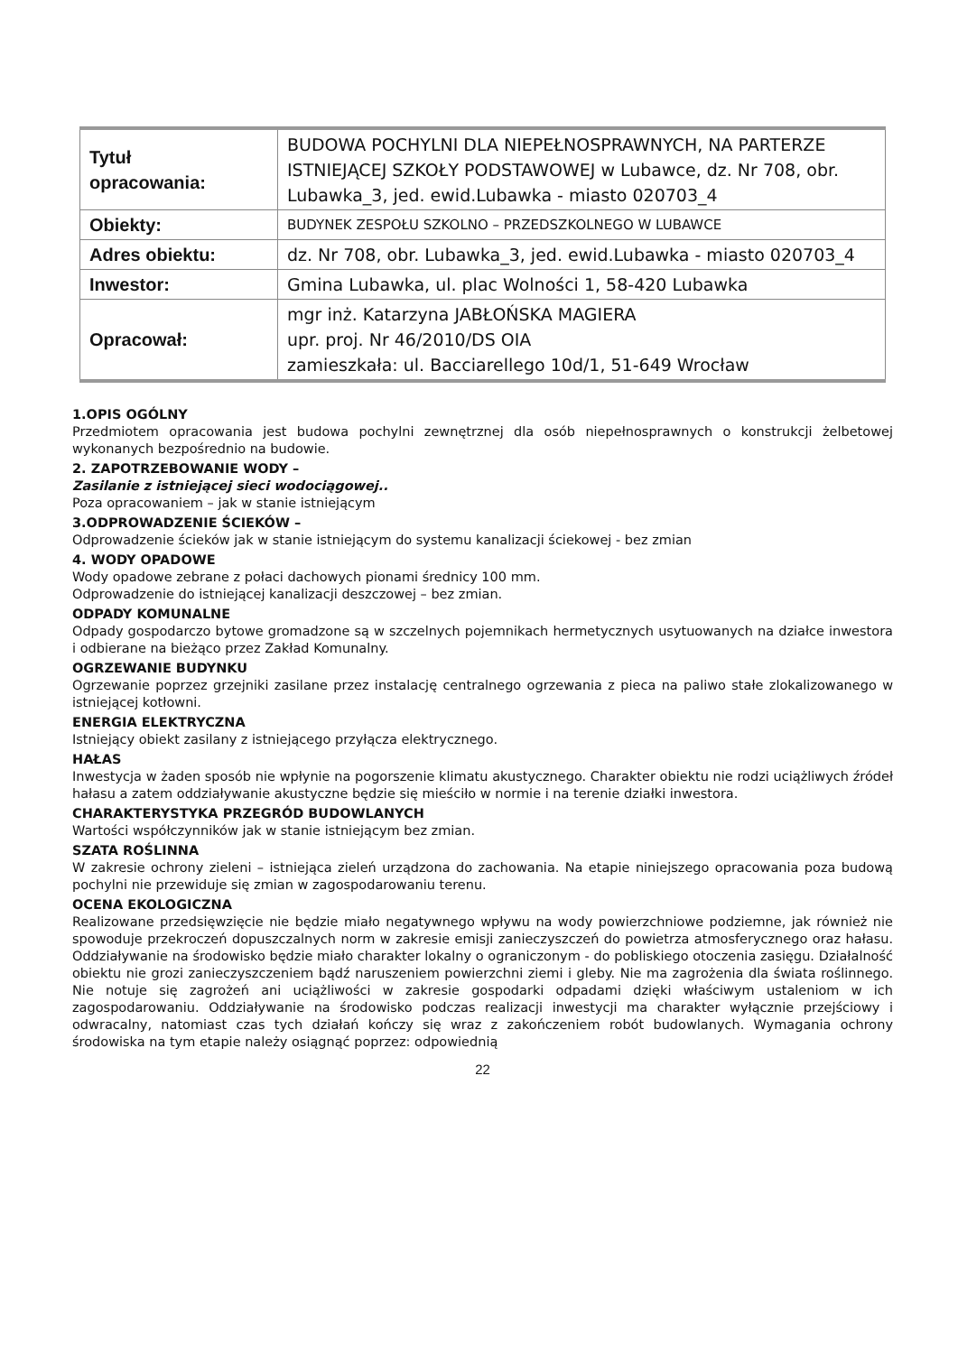| Tytuł opracowania: | BUDOWA POCHYLNI DLA NIEPEŁNOSPRAWNYCH, NA PARTERZE ISTNIEJĄCEJ SZKOŁY PODSTAWOWEJ w Lubawce, dz. Nr 708, obr. Lubawka_3, jed. ewid.Lubawka - miasto 020703_4 |
| Obiekty: | BUDYNEK ZESPOŁU SZKOLNO – PRZEDSZKOLNEGO W LUBAWCE |
| Adres obiektu: | dz. Nr 708, obr. Lubawka_3, jed. ewid.Lubawka - miasto 020703_4 |
| Inwestor: | Gmina Lubawka, ul. plac Wolności 1, 58-420 Lubawka |
| Opracował: | mgr inż. Katarzyna JABŁOŃSKA MAGIERA upr. proj. Nr 46/2010/DS OIA zamieszkała: ul. Bacciarellego 10d/1, 51-649 Wrocław |
1.OPIS OGÓLNY
Przedmiotem opracowania jest budowa pochylni zewnętrznej dla osób niepełnosprawnych o konstrukcji żelbetowej wykonanych bezpośrednio na budowie.
2. ZAPOTRZEBOWANIE WODY –
Zasilanie z istniejącej sieci wodociągowej..
Poza opracowaniem – jak w stanie istniejącym
3.ODPROWADZENIE ŚCIEKÓW –
Odprowadzenie ścieków jak w stanie istniejącym do systemu kanalizacji ściekowej - bez zmian
4. WODY OPADOWE
Wody opadowe zebrane z połaci dachowych pionami średnicy 100 mm.
Odprowadzenie do istniejącej kanalizacji deszczowej – bez zmian.
ODPADY KOMUNALNE
Odpady gospodarczo bytowe gromadzone są w szczelnych pojemnikach hermetycznych usytuowanych na działce inwestora i odbierane na bieżąco przez Zakład Komunalny.
OGRZEWANIE BUDYNKU
Ogrzewanie poprzez grzejniki zasilane przez instalację centralnego ogrzewania z pieca na paliwo stałe zlokalizowanego w istniejącej kotłowni.
ENERGIA ELEKTRYCZNA
Istniejący obiekt zasilany z istniejącego przyłącza elektrycznego.
HAŁAS
Inwestycja w żaden sposób nie wpłynie na pogorszenie klimatu akustycznego. Charakter obiektu nie rodzi uciążliwych źródeł hałasu a zatem oddziaływanie akustyczne będzie się mieściło w normie i na terenie działki inwestora.
CHARAKTERYSTYKA PRZEGRÓD BUDOWLANYCH
Wartości współczynników jak w stanie istniejącym bez zmian.
SZATA ROŚLINNA
W zakresie ochrony zieleni – istniejąca zieleń urządzona do zachowania. Na etapie niniejszego opracowania poza budową pochylni nie przewiduje się zmian w zagospodarowaniu terenu.
OCENA EKOLOGICZNA
Realizowane przedsięwzięcie nie będzie miało negatywnego wpływu na wody powierzchniowe podziemne, jak również nie spowoduje przekroczeń dopuszczalnych norm w zakresie emisji zanieczyszczeń do powietrza atmosferycznego oraz hałasu. Oddziaływanie na środowisko będzie miało charakter lokalny o ograniczonym - do pobliskiego otoczenia zasięgu. Działalność obiektu nie grozi zanieczyszczeniem bądź naruszeniem powierzchni ziemi i gleby. Nie ma zagrożenia dla świata roślinnego. Nie notuje się zagrożeń ani uciążliwości w zakresie gospodarki odpadami dzięki właściwym ustaleniom w ich zagospodarowaniu. Oddziaływanie na środowisko podczas realizacji inwestycji ma charakter wyłącznie przejściowy i odwracalny, natomiast czas tych działań kończy się wraz z zakończeniem robót budowlanych. Wymagania ochrony środowiska na tym etapie należy osiągnąć poprzez: odpowiednią
22